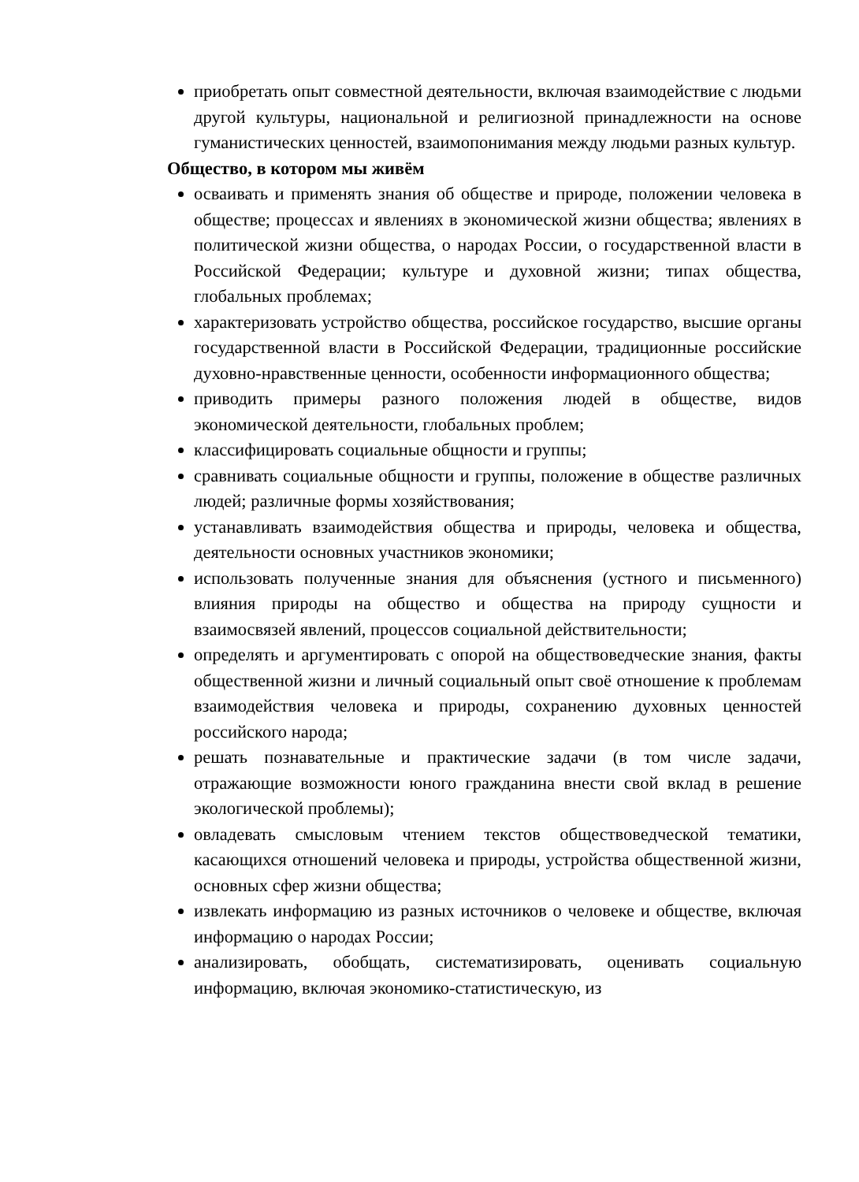приобретать опыт совместной деятельности, включая взаимодействие с людьми другой культуры, национальной и религиозной принадлежности на основе гуманистических ценностей, взаимопонимания между людьми разных культур.
Общество, в котором мы живём
осваивать и применять знания об обществе и природе, положении человека в обществе; процессах и явлениях в экономической жизни общества; явлениях в политической жизни общества, о народах России, о государственной власти в Российской Федерации; культуре и духовной жизни; типах общества, глобальных проблемах;
характеризовать устройство общества, российское государство, высшие органы государственной власти в Российской Федерации, традиционные российские духовно-нравственные ценности, особенности информационного общества;
приводить примеры разного положения людей в обществе, видов экономической деятельности, глобальных проблем;
классифицировать социальные общности и группы;
сравнивать социальные общности и группы, положение в обществе различных людей; различные формы хозяйствования;
устанавливать взаимодействия общества и природы, человека и общества, деятельности основных участников экономики;
использовать полученные знания для объяснения (устного и письменного) влияния природы на общество и общества на природу сущности и взаимосвязей явлений, процессов социальной действительности;
определять и аргументировать с опорой на обществоведческие знания, факты общественной жизни и личный социальный опыт своё отношение к проблемам взаимодействия человека и природы, сохранению духовных ценностей российского народа;
решать познавательные и практические задачи (в том числе задачи, отражающие возможности юного гражданина внести свой вклад в решение экологической проблемы);
овладевать смысловым чтением текстов обществоведческой тематики, касающихся отношений человека и природы, устройства общественной жизни, основных сфер жизни общества;
извлекать информацию из разных источников о человеке и обществе, включая информацию о народах России;
анализировать, обобщать, систематизировать, оценивать социальную информацию, включая экономико-статистическую, из